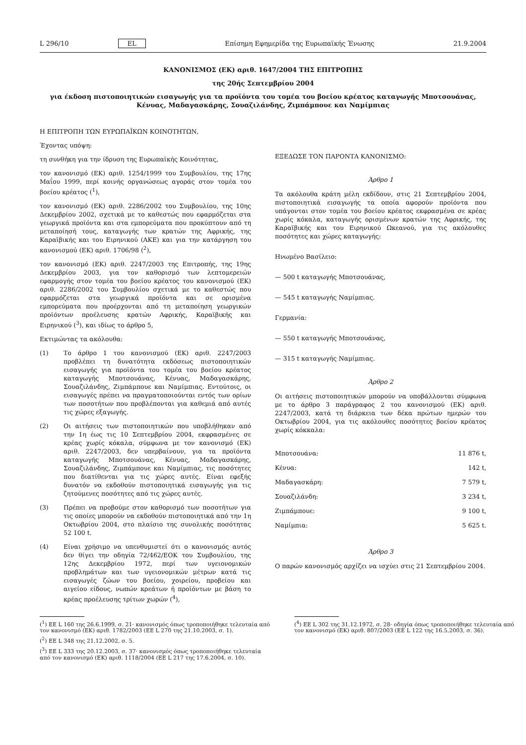L 296/10 EL Επίσημη Εφημερίδα της Ευρωπαϊκής Ένωσης 21.9.2004
ΚΑΝΟΝΙΣΜΟΣ (ΕΚ) αριθ. 1647/2004 ΤΗΣ ΕΠΙΤΡΟΠΗΣ
της 20ής Σεπτεμβρίου 2004
για έκδοση πιστοποιητικών εισαγωγής για τα προϊόντα του τομέα του βοείου κρέατος καταγωγής Μποτσουάνας, Κένυας, Μαδαγασκάρης, Σουαζιλάνδης, Ζιμπάμπουε και Ναμίμπιας
Η ΕΠΙΤΡΟΠΗ ΤΩΝ ΕΥΡΩΠΑΪΚΩΝ ΚΟΙΝΟΤΗΤΩΝ,
Έχοντας υπόψη:
τη συνθήκη για την ίδρυση της Ευρωπαϊκής Κοινότητας,
τον κανονισμό (ΕΚ) αριθ. 1254/1999 του Συμβουλίου, της 17ης Μαΐου 1999, περί κοινής οργανώσεως αγοράς στον τομέα του βοείου κρέατος (<sup>1</sup>),
τον κανονισμό (ΕΚ) αριθ. 2286/2002 του Συμβουλίου, της 10ης Δεκεμβρίου 2002, σχετικά με το καθεστώς που εφαρμόζεται στα γεωργικά προϊόντα και στα εμπορεύματα που προκύπτουν από τη μεταποίησή τους, καταγωγής των κρατών της Αφρικής, της Καραϊβικής και του Ειρηνικού (ΑΚΕ) και για την κατάργηση του κανονισμού (ΕΚ) αριθ. 1706/98 (<sup>2</sup>),
τον κανονισμό (ΕΚ) αριθ. 2247/2003 της Επιτροπής, της 19ης Δεκεμβρίου 2003, για τον καθορισμό των λεπτομερειών εφαρμογής στον τομέα του βοείου κρέατος του κανονισμού (ΕΚ) αριθ. 2286/2002 του Συμβουλίου σχετικά με το καθεστώς που εφαρμόζεται στα γεωργικά προϊόντα και σε ορισμένα εμπορεύματα που προέρχονται από τη μεταποίηση γεωργικών προϊόντων προέλευσης κρατών Αφρικής, Καραϊβικής και Ειρηνικού (<sup>3</sup>), και ιδίως το άρθρο 5,
Εκτιμώντας τα ακόλουθα:
(1) Το άρθρο 1 του κανονισμού (ΕΚ) αριθ. 2247/2003 προβλέπει τη δυνατότητα εκδόσεως πιστοποιητικών εισαγωγής για προϊόντα του τομέα του βοείου κρέατος καταγωγής Μποτσουάνας, Κένυας, Μαδαγασκάρης, Σουαζιλάνδης, Ζιμπάμπουε και Ναμίμπιας. Εντούτοις, οι εισαγωγές πρέπει να πραγματοποιούνται εντός των ορίων των ποσοτήτων που προβλέπονται για καθεμιά από αυτές τις χώρες εξαγωγής.
(2) Οι αιτήσεις των πιστοποιητικών που υποβλήθηκαν από την 1η έως τις 10 Σεπτεμβρίου 2004, εκφρασμένες σε κρέας χωρίς κόκαλα, σύμφωνα με τον κανονισμό (ΕΚ) αριθ. 2247/2003, δεν υπερβαίνουν, για τα προϊόντα καταγωγής Μποτσουάνας, Κένυας, Μαδαγασκάρης, Σουαζιλάνδης, Ζιμπάμπουε και Ναμίμπιας, τις ποσότητες που διατίθενται για τις χώρες αυτές. Είναι εφεξής δυνατόν να εκδοθούν πιστοποιητικά εισαγωγής για τις ζητούμενες ποσότητες από τις χώρες αυτές.
(3) Πρέπει να προβούμε στον καθορισμό των ποσοτήτων για τις οποίες μπορούν να εκδοθούν πιστοποιητικά από την 1η Οκτωβρίου 2004, στο πλαίσιο της συνολικής ποσότητας 52 100 t.
(4) Είναι χρήσιμο να υπενθυμιστεί ότι ο κανονισμός αυτός δεν θίγει την οδηγία 72/462/ΕΟΚ του Συμβουλίου, της 12ης Δεκεμβρίου 1972, περί των υγειονομικών προβλημάτων και των υγειονομικών μέτρων κατά τις εισαγωγές ζώων του βοείου, χοιρείου, προβείου και αιγείου είδους, νωπών κρεάτων ή προϊόντων με βάση το κρέας προέλευσης τρίτων χωρών (<sup>4</sup>),
ΕΞΕΔΩΣΕ ΤΟΝ ΠΑΡΟΝΤΑ ΚΑΝΟΝΙΣΜΟ:
Άρθρο 1
Τα ακόλουθα κράτη μέλη εκδίδουν, στις 21 Σεπτεμβρίου 2004, πιστοποιητικά εισαγωγής τα οποία αφορούν προϊόντα που υπάγονται στον τομέα του βοείου κρέατος εκφρασμένα σε κρέας χωρίς κόκαλα, καταγωγής ορισμένων κρατών της Αφρικής, της Καραϊβικής και του Ειρηνικού Ωκεανού, για τις ακόλουθες ποσότητες και χώρες καταγωγής:
Ηνωμένο Βασίλειο:
— 500 t καταγωγής Μποτσουάνας,
— 545 t καταγωγής Ναμίμπιας.
Γερμανία:
— 550 t καταγωγής Μποτσουάνας,
— 315 t καταγωγής Ναμίμπιας.
Άρθρο 2
Οι αιτήσεις πιστοποιητικών μπορούν να υποβάλλονται σύμφωνα με το άρθρο 3 παράγραφος 2 του κανονισμού (ΕΚ) αριθ. 2247/2003, κατά τη διάρκεια των δέκα πρώτων ημερών του Οκτωβρίου 2004, για τις ακόλουθες ποσότητες βοείου κρέατος χωρίς κόκκαλα:
| Μποτσουάνα: | 11 876 t, |
| Κένυα: | 142 t, |
| Μαδαγασκάρη: | 7 579 t, |
| Σουαζιλάνδη: | 3 234 t, |
| Ζιμπάμπουε: | 9 100 t, |
| Ναμίμπια: | 5 625 t. |
Άρθρο 3
Ο παρών κανονισμός αρχίζει να ισχύει στις 21 Σεπτεμβρίου 2004.
(<sup>1</sup>) ΕΕ L 160 της 26.6.1999, σ. 21· κανονισμός όπως τροποποιήθηκε τελευταία από τον κανονισμό (ΕΚ) αριθ. 1782/2003 (ΕΕ L 270 της 21.10.2003, σ. 1).
(<sup>2</sup>) ΕΕ L 348 της 21.12.2002, σ. 5.
(<sup>3</sup>) ΕΕ L 333 της 20.12.2003, σ. 37· κανονισμός όπως τροποποιήθηκε τελευταία από τον κανονισμό (ΕΚ) αριθ. 1118/2004 (ΕΕ L 217 της 17.6.2004, σ. 10).
(<sup>4</sup>) ΕΕ L 302 της 31.12.1972, σ. 28· οδηγία όπως τροποποιήθηκε τελευταία από τον κανονισμό (ΕΚ) αριθ. 807/2003 (ΕΕ L 122 της 16.5.2003, σ. 36).